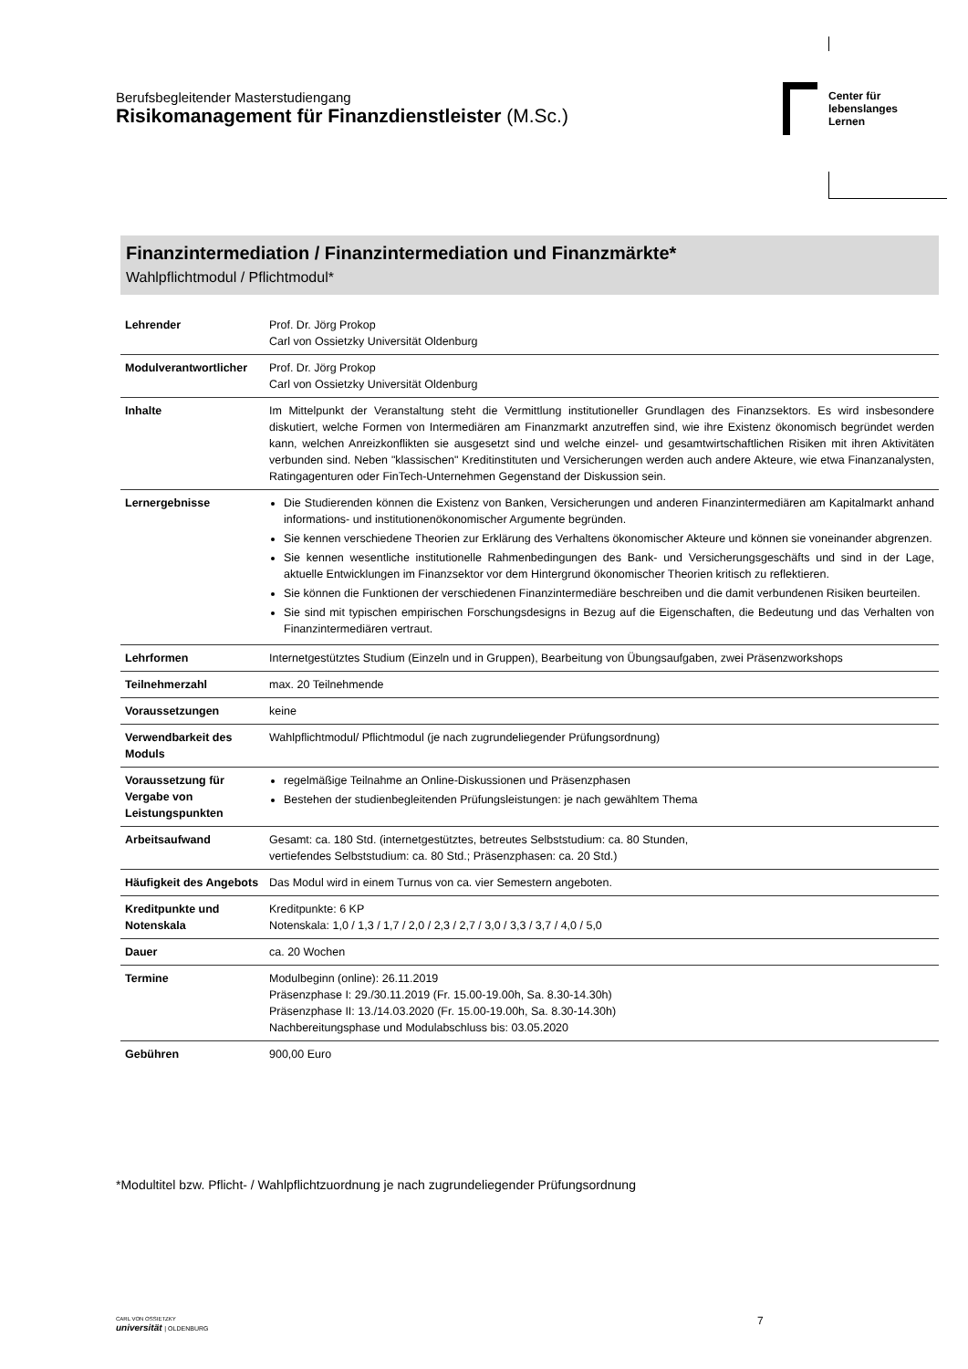Berufsbegleitender Masterstudiengang
Risikomanagement für Finanzdienstleister (M.Sc.)
Center für
lebenslanges
Lernen
Finanzintermediation / Finanzintermediation und Finanzmärkte*
Wahlpflichtmodul / Pflichtmodul*
| Lehrender | Prof. Dr. Jörg Prokop Carl von Ossietzky Universität Oldenburg |
| Modulverantwortlicher | Prof. Dr. Jörg Prokop Carl von Ossietzky Universität Oldenburg |
| Inhalte | Im Mittelpunkt der Veranstaltung steht die Vermittlung institutioneller Grundlagen des Finanzsektors. Es wird insbesondere diskutiert, welche Formen von Intermediären am Finanzmarkt anzutreffen sind, wie ihre Existenz ökonomisch begründet werden kann, welchen Anreizkonflikten sie ausgesetzt sind und welche einzel- und gesamtwirtschaftlichen Risiken mit ihren Aktivitäten verbunden sind. Neben "klassischen" Kreditinstituten und Versicherungen werden auch andere Akteure, wie etwa Finanzanalysten, Ratingagenturen oder FinTech-Unternehmen Gegenstand der Diskussion sein. |
| Lernergebnisse | Die Studierenden können die Existenz von Banken, Versicherungen und anderen Finanzintermediären am Kapitalmarkt anhand informations- und institutionenökonomischer Argumente begründen. Sie kennen verschiedene Theorien zur Erklärung des Verhaltens ökonomischer Akteure und können sie voneinander abgrenzen. Sie kennen wesentliche institutionelle Rahmenbedingungen des Bank- und Versicherungsgeschäfts und sind in der Lage, aktuelle Entwicklungen im Finanzsektor vor dem Hintergrund ökonomischer Theorien kritisch zu reflektieren. Sie können die Funktionen der verschiedenen Finanzintermediäre beschreiben und die damit verbundenen Risiken beurteilen. Sie sind mit typischen empirischen Forschungsdesigns in Bezug auf die Eigenschaften, die Bedeutung und das Verhalten von Finanzintermediären vertraut. |
| Lehrformen | Internetgestütztes Studium (Einzeln und in Gruppen), Bearbeitung von Übungsaufgaben, zwei Präsenzworkshops |
| Teilnehmerzahl | max. 20 Teilnehmende |
| Voraussetzungen | keine |
| Verwendbarkeit des Moduls | Wahlpflichtmodul/ Pflichtmodul (je nach zugrundeliegender Prüfungsordnung) |
| Voraussetzung für Vergabe von Leistungspunkten | regelmäßige Teilnahme an Online-Diskussionen und Präsenzphasen Bestehen der studienbegleitenden Prüfungsleistungen: je nach gewähltem Thema |
| Arbeitsaufwand | Gesamt: ca. 180 Std. (internetgestütztes, betreutes Selbststudium: ca. 80 Stunden, vertiefendes Selbststudium: ca. 80 Std.; Präsenzphasen: ca. 20 Std.) |
| Häufigkeit des Angebots | Das Modul wird in einem Turnus von ca. vier Semestern angeboten. |
| Kreditpunkte und Notenskala | Kreditpunkte: 6 KP Notenskala: 1,0 / 1,3 / 1,7 / 2,0 / 2,3 / 2,7 / 3,0 / 3,3 / 3,7 / 4,0 / 5,0 |
| Dauer | ca. 20 Wochen |
| Termine | Modulbeginn (online): 26.11.2019 Präsenzphase I: 29./30.11.2019 (Fr. 15.00-19.00h, Sa. 8.30-14.30h) Präsenzphase II: 13./14.03.2020 (Fr. 15.00-19.00h, Sa. 8.30-14.30h) Nachbereitungsphase und Modulabschluss bis: 03.05.2020 |
| Gebühren | 900,00 Euro |
*Modultitel bzw. Pflicht- / Wahlpflichtzuordnung je nach zugrundeliegender Prüfungsordnung
CARL VON OSSIETZKY
universität | OLDENBURG
7